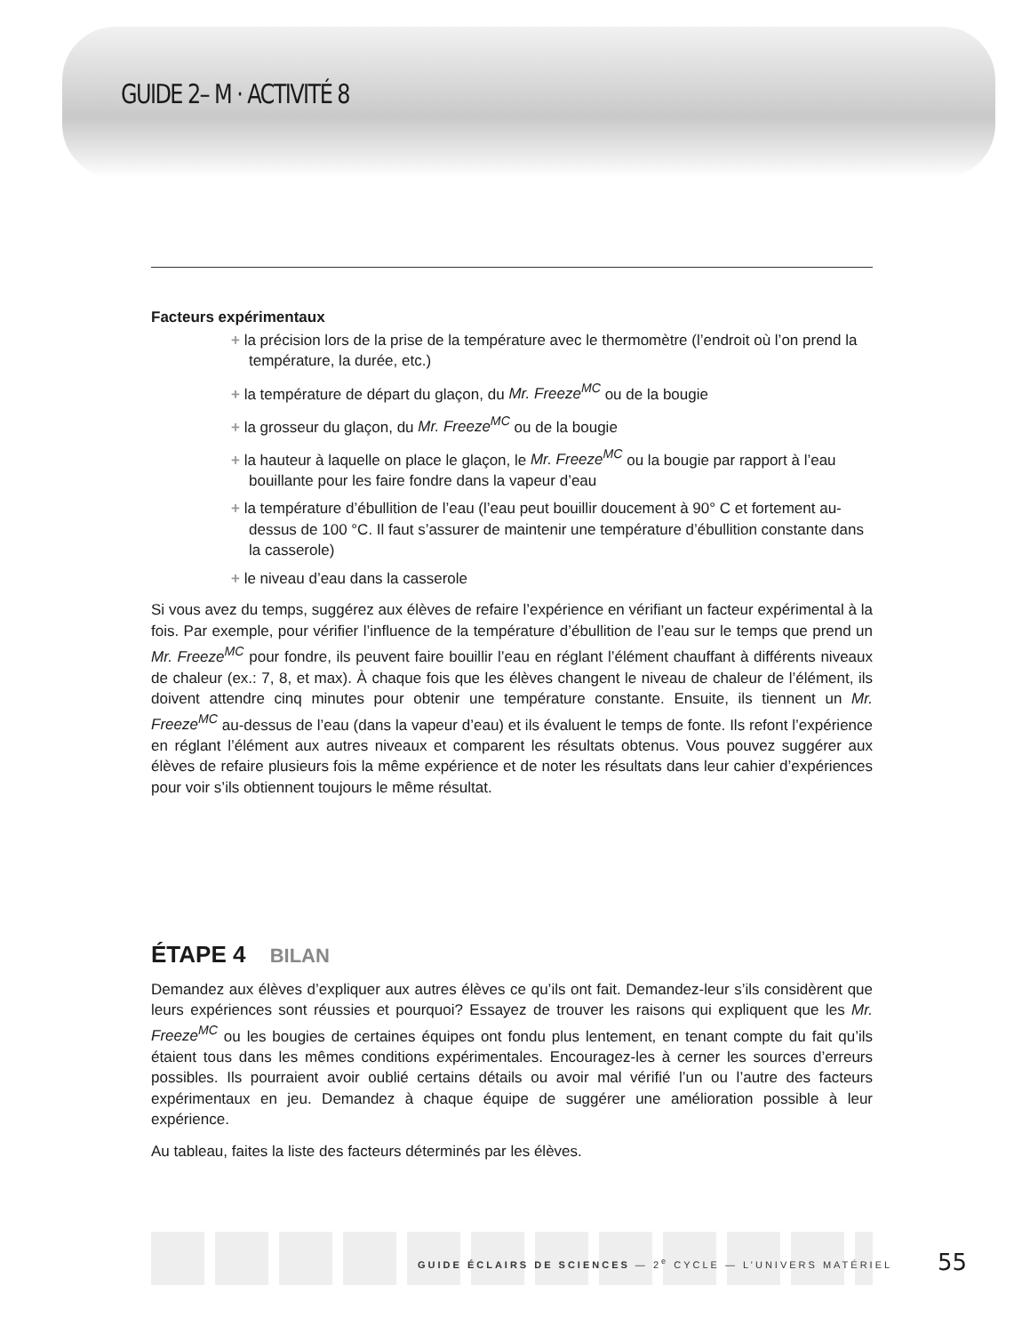GUIDE 2– M · ACTIVITÉ 8
Facteurs expérimentaux
+ la précision lors de la prise de la température avec le thermomètre (l’endroit où l’on prend la température, la durée, etc.)
+ la température de départ du glaçon, du Mr. Freeze<sup>MC</sup> ou de la bougie
+ la grosseur du glaçon, du Mr. Freeze<sup>MC</sup> ou de la bougie
+ la hauteur à laquelle on place le glaçon, le Mr. Freeze<sup>MC</sup> ou la bougie par rapport à l’eau bouillante pour les faire fondre dans la vapeur d’eau
+ la température d’ébullition de l’eau (l’eau peut bouillir doucement à 90° C et fortement au-dessus de 100 °C. Il faut s’assurer de maintenir une température d’ébullition constante dans la casserole)
+ le niveau d’eau dans la casserole
Si vous avez du temps, suggérez aux élèves de refaire l’expérience en vérifiant un facteur expérimental à la fois. Par exemple, pour vérifier l’influence de la température d’ébullition de l’eau sur le temps que prend un Mr. Freeze<sup>MC</sup> pour fondre, ils peuvent faire bouillir l’eau en réglant l’élément chauffant à différents niveaux de chaleur (ex.: 7, 8, et max). À chaque fois que les élèves changent le niveau de chaleur de l’élément, ils doivent attendre cinq minutes pour obtenir une température constante. Ensuite, ils tiennent un Mr. Freeze<sup>MC</sup> au-dessus de l’eau (dans la vapeur d’eau) et ils évaluent le temps de fonte. Ils refont l’expérience en réglant l’élément aux autres niveaux et comparent les résultats obtenus. Vous pouvez suggérer aux élèves de refaire plusieurs fois la même expérience et de noter les résultats dans leur cahier d’expériences pour voir s’ils obtiennent toujours le même résultat.
ÉTAPE 4 BILAN
Demandez aux élèves d’expliquer aux autres élèves ce qu’ils ont fait. Demandez-leur s’ils considèrent que leurs expériences sont réussies et pourquoi? Essayez de trouver les raisons qui expliquent que les Mr. Freeze<sup>MC</sup> ou les bougies de certaines équipes ont fondu plus lentement, en tenant compte du fait qu’ils étaient tous dans les mêmes conditions expérimentales. Encouragez-les à cerner les sources d’erreurs possibles. Ils pourraient avoir oublié certains détails ou avoir mal vérifié l’un ou l’autre des facteurs expérimentaux en jeu. Demandez à chaque équipe de suggérer une amélioration possible à leur expérience.
Au tableau, faites la liste des facteurs déterminés par les élèves.
GUIDE ÉCLAIRS DE SCIENCES — 2<sup>e</sup> CYCLE — L’UNIVERS MATÉRIEL
55